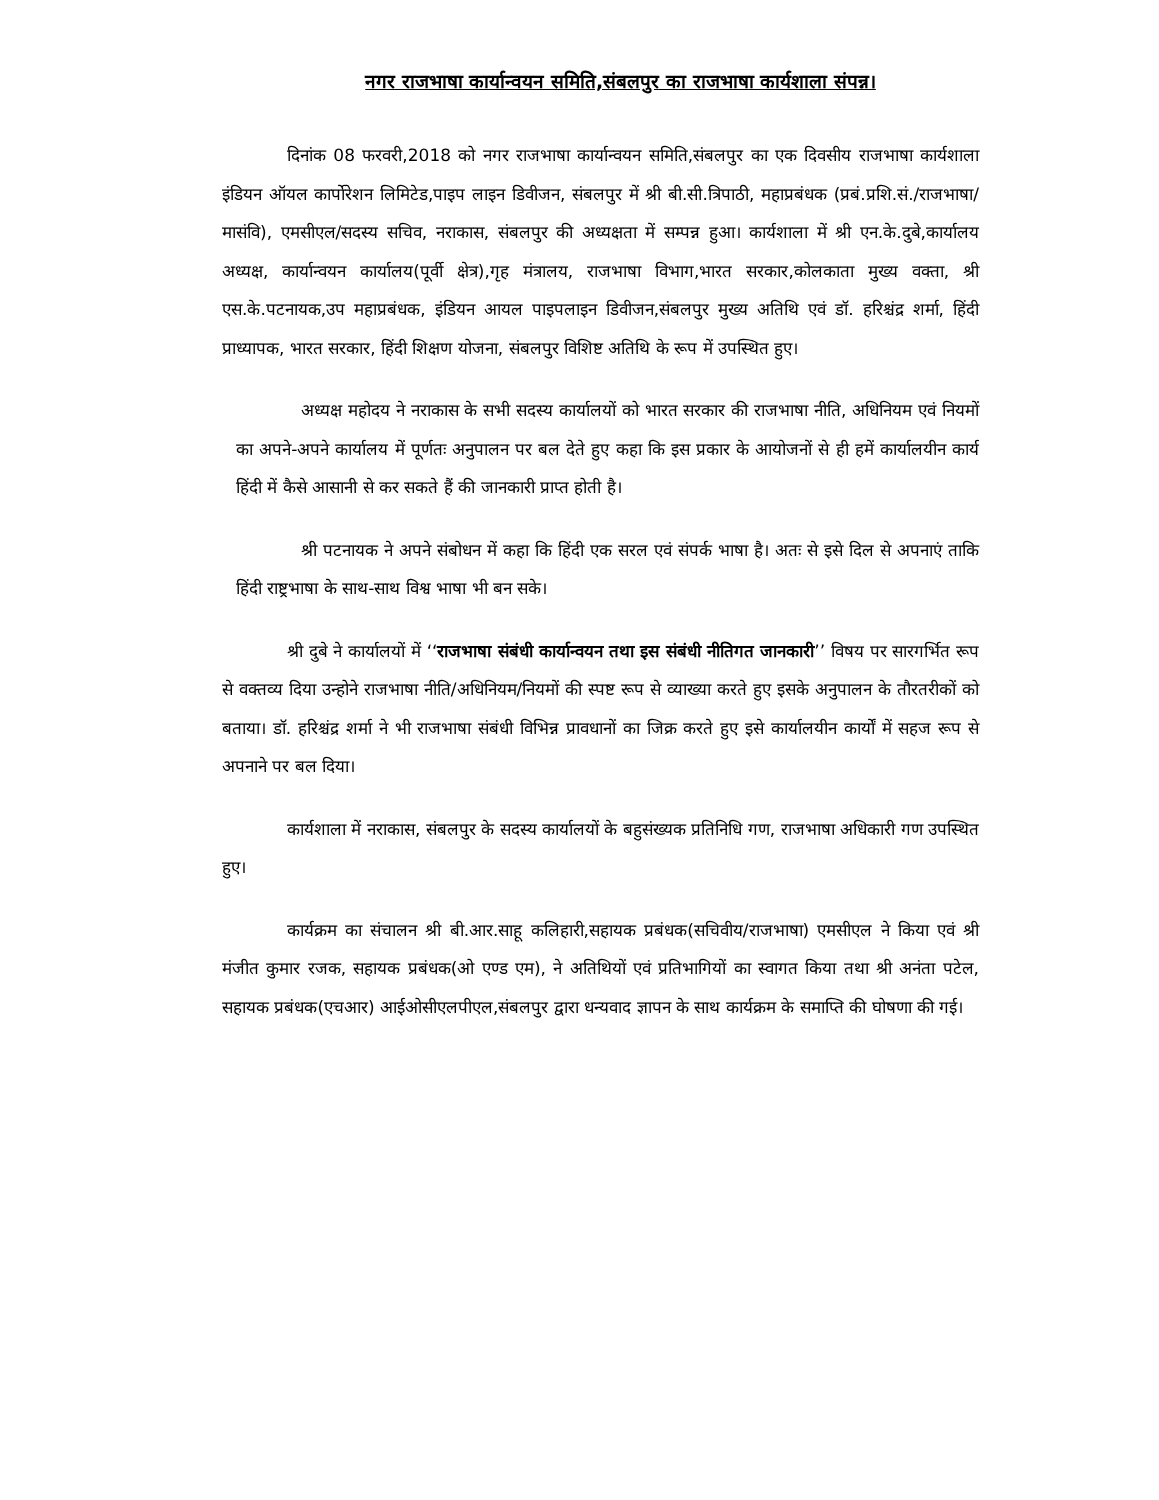नगर राजभाषा कार्यान्वयन समिति,संबलपुर का राजभाषा कार्यशाला संपन्न।
दिनांक 08 फरवरी,2018 को नगर राजभाषा कार्यान्वयन समिति,संबलपुर का एक दिवसीय राजभाषा कार्यशाला इंडियन ऑयल कार्पोरेशन लिमिटेड,पाइप लाइन डिवीजन, संबलपुर में श्री बी.सी.त्रिपाठी, महाप्रबंधक (प्रबं.प्रशि.सं./राजभाषा/मासंवि), एमसीएल/सदस्य सचिव, नराकास, संबलपुर की अध्यक्षता में सम्पन्न हुआ। कार्यशाला में श्री एन.के.दुबे,कार्यालय अध्यक्ष, कार्यान्वयन कार्यालय(पूर्वी क्षेत्र),गृह मंत्रालय, राजभाषा विभाग,भारत सरकार,कोलकाता मुख्य वक्ता, श्री एस.के.पटनायक,उप महाप्रबंधक, इंडियन आयल पाइपलाइन डिवीजन,संबलपुर मुख्य अतिथि एवं डॉ. हरिश्चंद्र शर्मा, हिंदी प्राध्यापक, भारत सरकार, हिंदी शिक्षण योजना, संबलपुर विशिष्ट अतिथि के रूप में उपस्थित हुए।
अध्यक्ष महोदय ने नराकास के सभी सदस्य कार्यालयों को भारत सरकार की राजभाषा नीति, अधिनियम एवं नियमों का अपने-अपने कार्यालय में पूर्णतः अनुपालन पर बल देते हुए कहा कि इस प्रकार के आयोजनों से ही हमें कार्यालयीन कार्य हिंदी में कैसे आसानी से कर सकते हैं की जानकारी प्राप्त होती है।
श्री पटनायक ने अपने संबोधन में कहा कि हिंदी एक सरल एवं संपर्क भाषा है। अतः से इसे दिल से अपनाएं ताकि हिंदी राष्ट्रभाषा के साथ-साथ विश्व भाषा भी बन सके।
श्री दुबे ने कार्यालयों में ‘‘राजभाषा संबंधी कार्यान्वयन तथा इस संबंधी नीतिगत जानकारी’’ विषय पर सारगर्भित रूप से वक्तव्य दिया उन्होने राजभाषा नीति/अधिनियम/नियमों की स्पष्ट रूप से व्याख्या करते हुए इसके अनुपालन के तौरतरीकों को बताया। डॉ. हरिश्चंद्र शर्मा ने भी राजभाषा संबंधी विभिन्न प्रावधानों का जिक्र करते हुए इसे कार्यालयीन कार्यों में सहज रूप से अपनाने पर बल दिया।
कार्यशाला में नराकास, संबलपुर के सदस्य कार्यालयों के बहुसंख्यक प्रतिनिधि गण, राजभाषा अधिकारी गण उपस्थित हुए।
कार्यक्रम का संचालन श्री बी.आर.साहू कलिहारी,सहायक प्रबंधक(सचिवीय/राजभाषा) एमसीएल ने किया एवं श्री मंजीत कुमार रजक, सहायक प्रबंधक(ओ एण्ड एम), ने अतिथियों एवं प्रतिभागियों का स्वागत किया तथा श्री अनंता पटेल, सहायक प्रबंधक(एचआर) आईओसीएलपीएल,संबलपुर द्वारा धन्यवाद ज्ञापन के साथ कार्यक्रम के समाप्ति की घोषणा की गई।